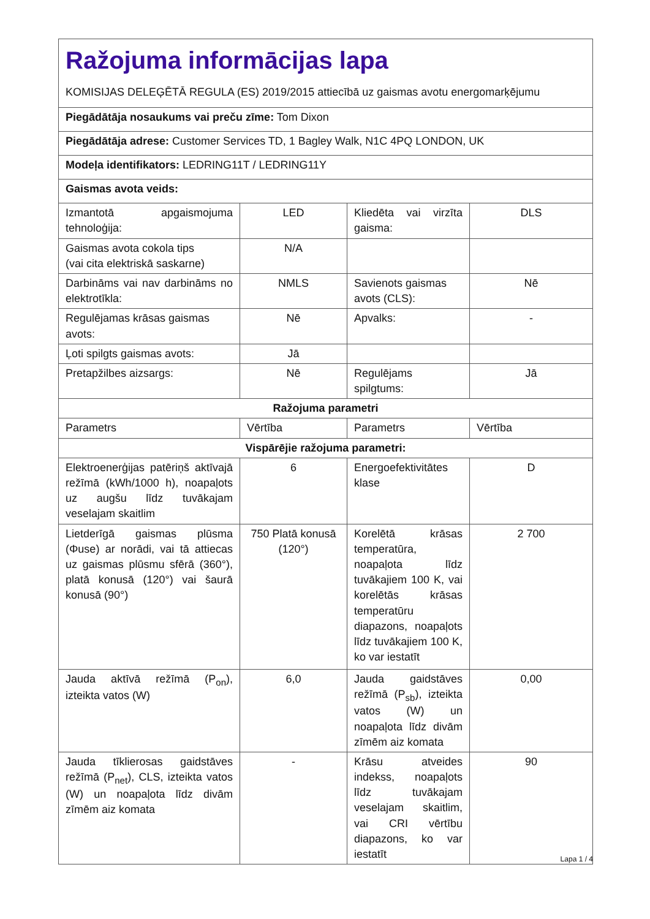| Ražojuma informācijas lapa KOMISIJAS DELEĢĒTĀ REGULA (ES) 2019/2015 attiecībā uz gaismas avotu energomarķējumu | | | |
| Piegādātāja nosaukums vai preču zīme: Tom Dixon | | | |
| Piegādātāja adrese: Customer Services TD, 1 Bagley Walk, N1C 4PQ LONDON, UK | | | |
| Modeļa identifikators: LEDRING11T / LEDRING11Y | | | |
| Gaismas avota veids: | | | |
| Izmantotā apgaismojuma tehnoloģija: | LED | Kliedēta vai virzīta gaisma: | DLS |
| Gaismas avota cokola tips (vai cita elektriskā saskarne) | N/A | | |
| Darbināms vai nav darbināms no elektrotīkla: | NMLS | Savienots gaismas avots (CLS): | Nē |
| Regulējamas krāsas gaismas avots: | Nē | Apvalks: | - |
| Ļoti spilgts gaismas avots: | Jā | | |
| Pretapžilbes aizsargs: | Nē | Regulējams spilgtums: | Jā |
| Ražojuma parametri | | | |
| Parametrs | Vērtība | Parametrs | Vērtība |
| Vispārējie ražojuma parametri: | | | |
| Elektroenerģijas patēriņš aktīvajā režīmā (kWh/1000 h), noapaļots uz augšu līdz tuvākajam veselajam skaitlim | 6 | Energoefektivitātes klase | D |
| Lietderīgā gaismas plūsma (Φuse) ar norādi, vai tā attiecas uz gaismas plūsmu sfērā (360°), platā konusā (120°) vai šaurā konusā (90°) | 750 Platā konusā (120°) | Korelētā krāsas temperatūra, noapaļota līdz tuvākajiem 100 K, vai korelētās krāsas temperatūru diapazons, noapaļots līdz tuvākajiem 100 K, ko var iestatīt | 2 700 |
| Jauda aktīvā režīmā (P<sub>on</sub>), izteikta vatos (W) | 6,0 | Jauda gaidstāves režīmā (P<sub>sb</sub>), izteikta vatos (W) un noapaļota līdz divām zīmēm aiz komata | 0,00 |
| Jauda tīklierosas gaidstāves režīmā (P<sub>net</sub>), CLS, izteikta vatos (W) un noapaļota līdz divām zīmēm aiz komata | - | Krāsu atveides indekss, noapaļots līdz tuvākajam veselajam skaitlim, vai CRI vērtību diapazons, ko var iestatīt | 90 |
Lapa 1 / 4